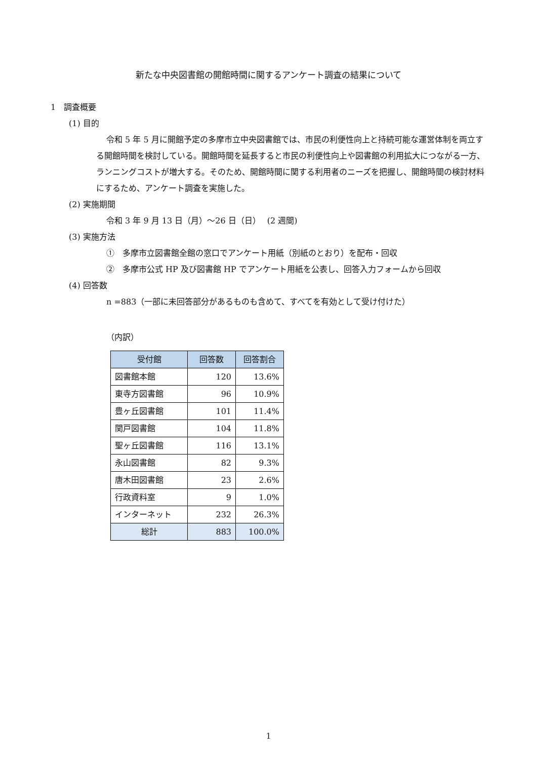新たな中央図書館の開館時間に関するアンケート調査の結果について
1　調査概要
(1) 目的
令和 5 年 5 月に開館予定の多摩市立中央図書館では、市民の利便性向上と持続可能な運営体制を両立する開館時間を検討している。開館時間を延長すると市民の利便性向上や図書館の利用拡大につながる一方、ランニングコストが増大する。そのため、開館時間に関する利用者のニーズを把握し、開館時間の検討材料にするため、アンケート調査を実施した。
(2) 実施期間
令和 3 年 9 月 13 日（月）～26 日（日）　 (2 週間)
(3) 実施方法
①　多摩市立図書館全館の窓口でアンケート用紙（別紙のとおり）を配布・回収
②　多摩市公式 HP 及び図書館 HP でアンケート用紙を公表し、回答入力フォームから回収
(4) 回答数
n =883（一部に未回答部分があるものも含めて、すべてを有効として受け付けた）
（内訳）
| 受付館 | 回答数 | 回答割合 |
| --- | --- | --- |
| 図書館本館 | 120 | 13.6% |
| 東寺方図書館 | 96 | 10.9% |
| 豊ヶ丘図書館 | 101 | 11.4% |
| 関戸図書館 | 104 | 11.8% |
| 聖ヶ丘図書館 | 116 | 13.1% |
| 永山図書館 | 82 | 9.3% |
| 唐木田図書館 | 23 | 2.6% |
| 行政資料室 | 9 | 1.0% |
| インターネット | 232 | 26.3% |
| 総計 | 883 | 100.0% |
1